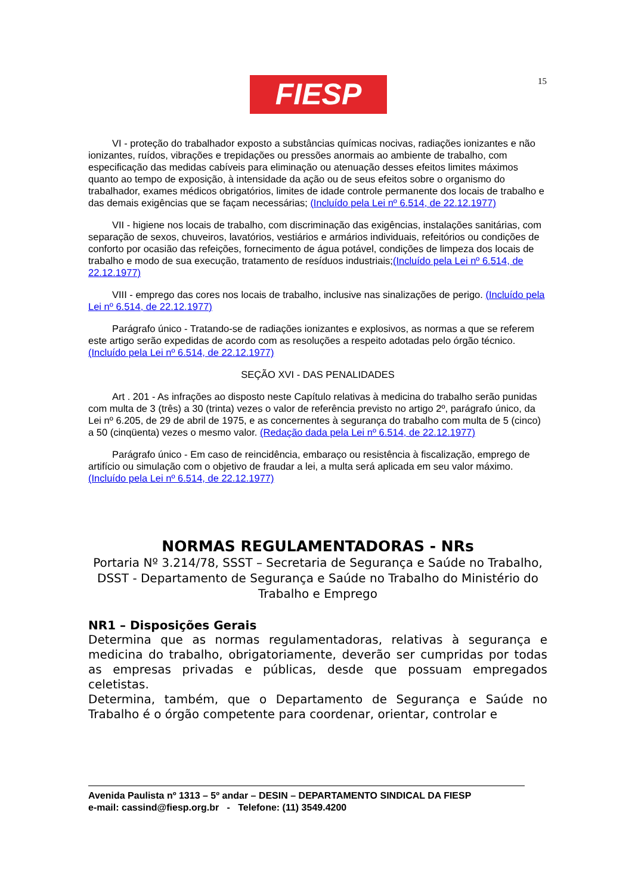FIESP 15
VI - proteção do trabalhador exposto a substâncias químicas nocivas, radiações ionizantes e não ionizantes, ruídos, vibrações e trepidações ou pressões anormais ao ambiente de trabalho, com especificação das medidas cabíveis para eliminação ou atenuação desses efeitos limites máximos quanto ao tempo de exposição, à intensidade da ação ou de seus efeitos sobre o organismo do trabalhador, exames médicos obrigatórios, limites de idade controle permanente dos locais de trabalho e das demais exigências que se façam necessárias; (Incluído pela Lei nº 6.514, de 22.12.1977)
VII - higiene nos locais de trabalho, com discriminação das exigências, instalações sanitárias, com separação de sexos, chuveiros, lavatórios, vestiários e armários individuais, refeitórios ou condições de conforto por ocasião das refeições, fornecimento de água potável, condições de limpeza dos locais de trabalho e modo de sua execução, tratamento de resíduos industriais;(Incluído pela Lei nº 6.514, de 22.12.1977)
VIII - emprego das cores nos locais de trabalho, inclusive nas sinalizações de perigo. (Incluído pela Lei nº 6.514, de 22.12.1977)
Parágrafo único - Tratando-se de radiações ionizantes e explosivos, as normas a que se referem este artigo serão expedidas de acordo com as resoluções a respeito adotadas pelo órgão técnico. (Incluído pela Lei nº 6.514, de 22.12.1977)
SEÇÃO XVI - DAS PENALIDADES
Art . 201 - As infrações ao disposto neste Capítulo relativas à medicina do trabalho serão punidas com multa de 3 (três) a 30 (trinta) vezes o valor de referência previsto no artigo 2º, parágrafo único, da Lei nº 6.205, de 29 de abril de 1975, e as concernentes à segurança do trabalho com multa de 5 (cinco) a 50 (cinqüenta) vezes o mesmo valor. (Redação dada pela Lei nº 6.514, de 22.12.1977)
Parágrafo único - Em caso de reincidência, embaraço ou resistência à fiscalização, emprego de artifício ou simulação com o objetivo de fraudar a lei, a multa será aplicada em seu valor máximo. (Incluído pela Lei nº 6.514, de 22.12.1977)
NORMAS REGULAMENTADORAS - NRs
Portaria Nº 3.214/78, SSST – Secretaria de Segurança e Saúde no Trabalho,
DSST - Departamento de Segurança e Saúde no Trabalho do Ministério do Trabalho e Emprego
NR1 – Disposições Gerais
Determina que as normas regulamentadoras, relativas à segurança e medicina do trabalho, obrigatoriamente, deverão ser cumpridas por todas as empresas privadas e públicas, desde que possuam empregados celetistas.
Determina, também, que o Departamento de Segurança e Saúde no Trabalho é o órgão competente para coordenar, orientar, controlar e
Avenida Paulista nº 1313 – 5º andar – DESIN – DEPARTAMENTO SINDICAL DA FIESP
e-mail: cassind@fiesp.org.br - Telefone: (11) 3549.4200